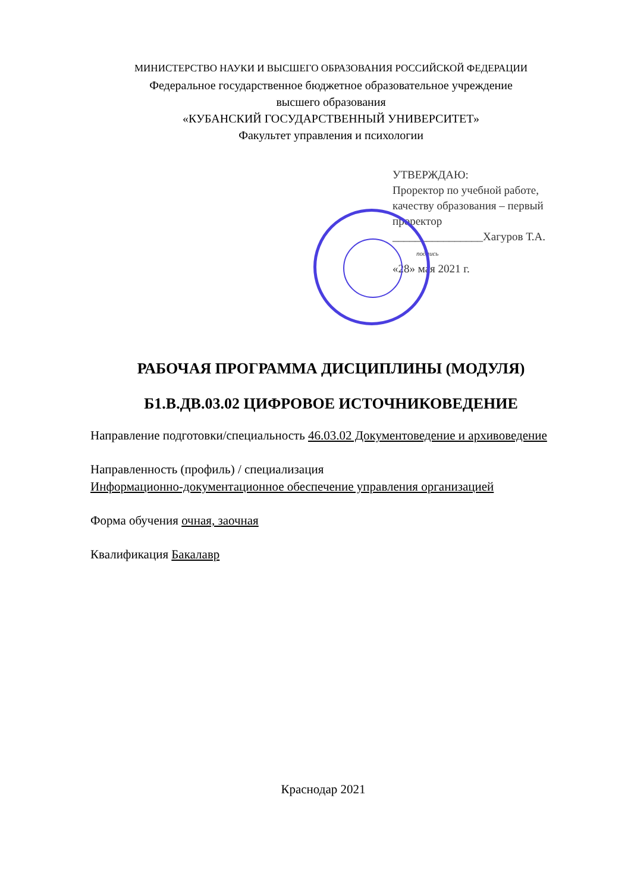МИНИСТЕРСТВО НАУКИ И ВЫСШЕГО ОБРАЗОВАНИЯ РОССИЙСКОЙ ФЕДЕРАЦИИ
Федеральное государственное бюджетное образовательное учреждение
высшего образования
«КУБАНСКИЙ ГОСУДАРСТВЕННЫЙ УНИВЕРСИТЕТ»
Факультет управления и психологии
УТВЕРЖДАЮ:
Проректор по учебной работе,
качеству образования – первый
проректор
________________Хагуров Т.А.
подпись
«28» мая 2021 г.
РАБОЧАЯ ПРОГРАММА ДИСЦИПЛИНЫ (МОДУЛЯ)
Б1.В.ДВ.03.02 ЦИФРОВОЕ ИСТОЧНИКОВЕДЕНИЕ
Направление подготовки/специальность 46.03.02 Документоведение и архивоведение
Направленность (профиль) / специализация
Информационно-документационное обеспечение управления организацией
Форма обучения очная, заочная
Квалификация Бакалавр
Краснодар 2021